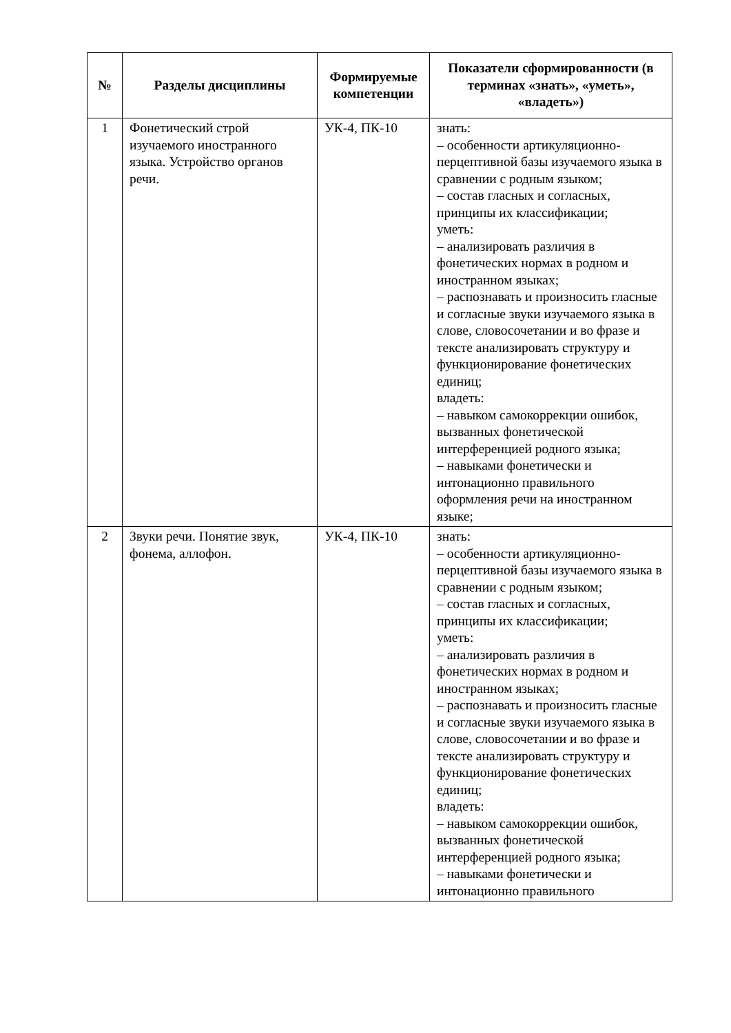| № | Разделы дисциплины | Формируемые компетенции | Показатели сформированности (в терминах «знать», «уметь», «владеть») |
| --- | --- | --- | --- |
| 1 | Фонетический строй изучаемого иностранного языка. Устройство органов речи. | УК-4, ПК-10 | знать: – особенности артикуляционно-перцептивной базы изучаемого языка в сравнении с родным языком; – состав гласных и согласных, принципы их классификации; уметь: – анализировать различия в фонетических нормах в родном и иностранном языках; – распознавать и произносить гласные и согласные звуки изучаемого языка в слове, словосочетании и во фразе и тексте анализировать структуру и функционирование фонетических единиц; владеть: – навыком самокоррекции ошибок, вызванных фонетической интерференцией родного языка; – навыками фонетически и интонационно правильного оформления речи на иностранном языке; |
| 2 | Звуки речи. Понятие звук, фонема, аллофон. | УК-4, ПК-10 | знать: – особенности артикуляционно-перцептивной базы изучаемого языка в сравнении с родным языком; – состав гласных и согласных, принципы их классификации; уметь: – анализировать различия в фонетических нормах в родном и иностранном языках; – распознавать и произносить гласные и согласные звуки изучаемого языка в слове, словосочетании и во фразе и тексте анализировать структуру и функционирование фонетических единиц; владеть: – навыком самокоррекции ошибок, вызванных фонетической интерференцией родного языка; – навыками фонетически и интонационно правильного |